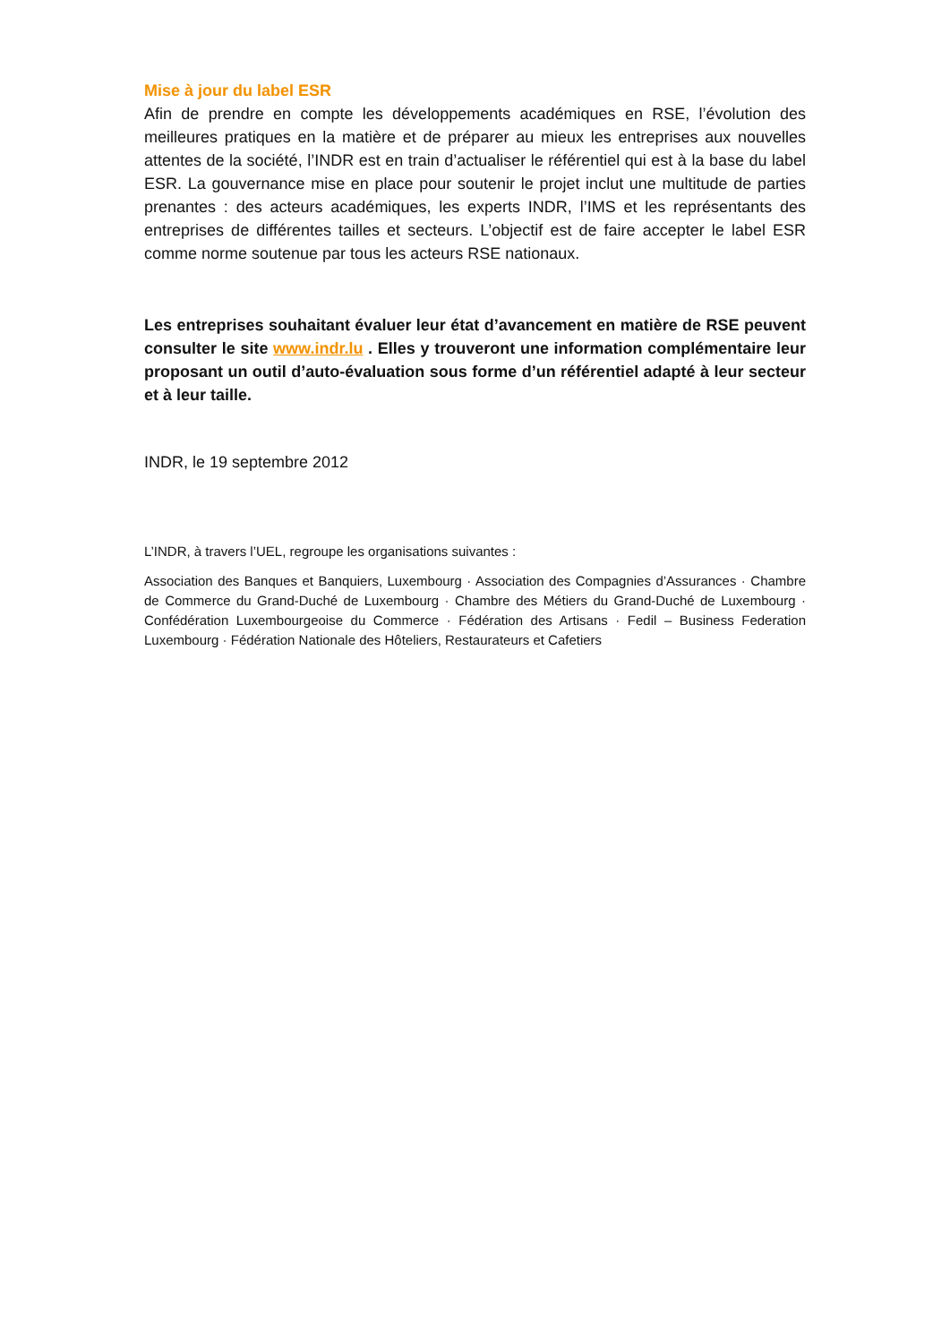Mise à jour du label ESR
Afin de prendre en compte les développements académiques en RSE, l’évolution des meilleures pratiques en la matière et de préparer au mieux les entreprises aux nouvelles attentes de la société, l’INDR est en train d’actualiser le référentiel qui est à la base du label ESR. La gouvernance mise en place pour soutenir le projet inclut une multitude de parties prenantes : des acteurs académiques, les experts INDR, l’IMS et les représentants des entreprises de différentes tailles et secteurs. L’objectif est de faire accepter le label ESR comme norme soutenue par tous les acteurs RSE nationaux.
Les entreprises souhaitant évaluer leur état d’avancement en matière de RSE peuvent consulter le site www.indr.lu . Elles y trouveront une information complémentaire leur proposant un outil d’auto-évaluation sous forme d’un référentiel adapté à leur secteur et à leur taille.
INDR, le 19 septembre 2012
L’INDR, à travers l’UEL, regroupe les organisations suivantes :
Association des Banques et Banquiers, Luxembourg · Association des Compagnies d’Assurances · Chambre de Commerce du Grand-Duché de Luxembourg · Chambre des Métiers du Grand-Duché de Luxembourg · Confédération Luxembourgeoise du Commerce · Fédération des Artisans · Fedil – Business Federation Luxembourg · Fédération Nationale des Hôteliers, Restaurateurs et Cafetiers